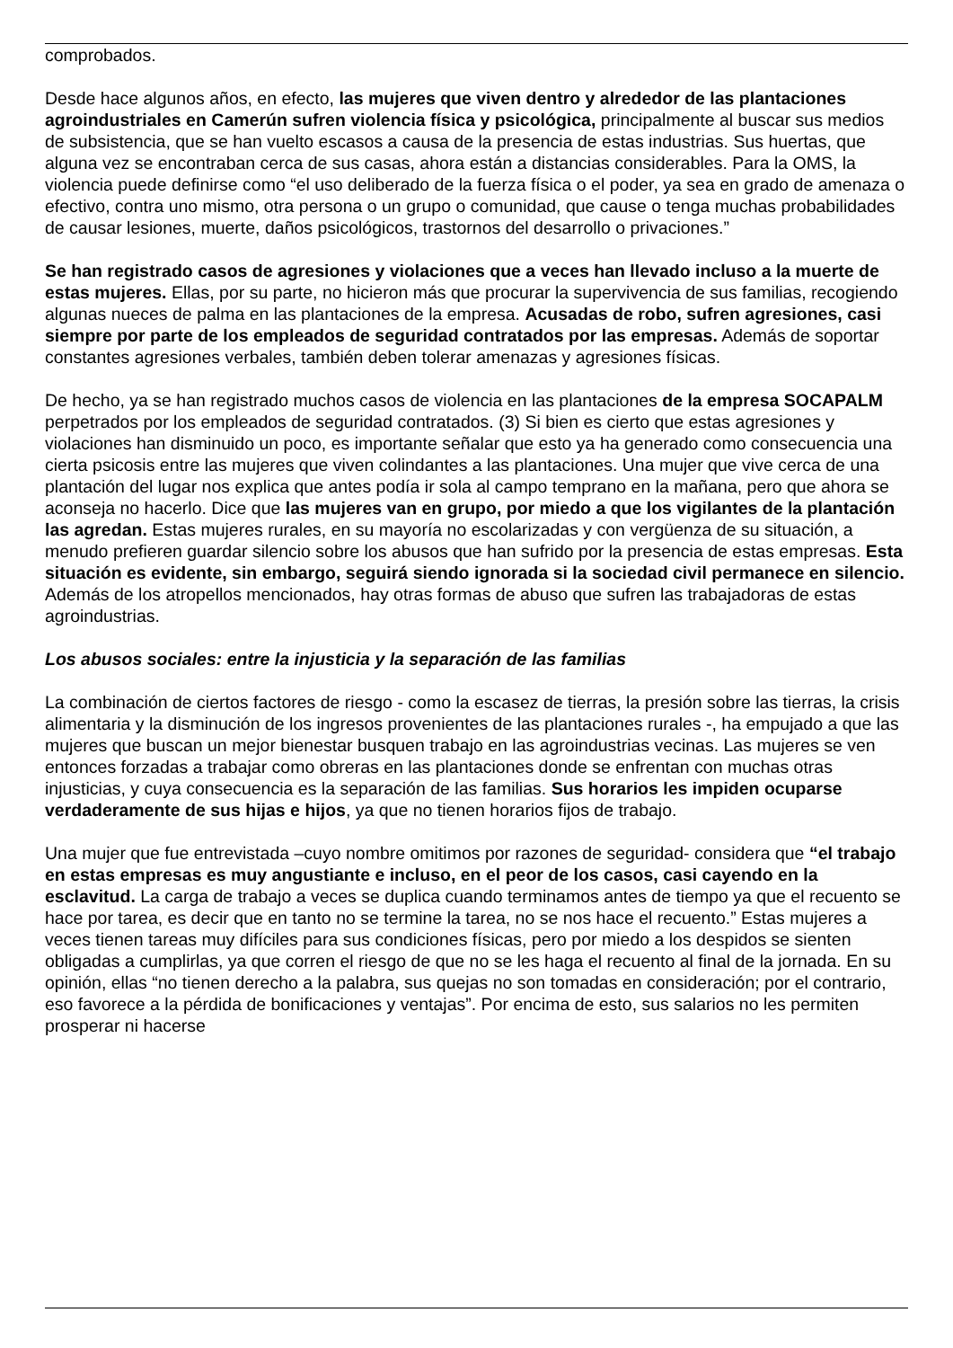comprobados.
Desde hace algunos años, en efecto, las mujeres que viven dentro y alrededor de las plantaciones agroindustriales en Camerún sufren violencia física y psicológica, principalmente al buscar sus medios de subsistencia, que se han vuelto escasos a causa de la presencia de estas industrias. Sus huertas, que alguna vez se encontraban cerca de sus casas, ahora están a distancias considerables. Para la OMS, la violencia puede definirse como “el uso deliberado de la fuerza física o el poder, ya sea en grado de amenaza o efectivo, contra uno mismo, otra persona o un grupo o comunidad, que cause o tenga muchas probabilidades de causar lesiones, muerte, daños psicológicos, trastornos del desarrollo o privaciones.”
Se han registrado casos de agresiones y violaciones que a veces han llevado incluso a la muerte de estas mujeres. Ellas, por su parte, no hicieron más que procurar la supervivencia de sus familias, recogiendo algunas nueces de palma en las plantaciones de la empresa. Acusadas de robo, sufren agresiones, casi siempre por parte de los empleados de seguridad contratados por las empresas. Además de soportar constantes agresiones verbales, también deben tolerar amenazas y agresiones físicas.
De hecho, ya se han registrado muchos casos de violencia en las plantaciones de la empresa SOCAPALM perpetrados por los empleados de seguridad contratados. (3) Si bien es cierto que estas agresiones y violaciones han disminuido un poco, es importante señalar que esto ya ha generado como consecuencia una cierta psicosis entre las mujeres que viven colindantes a las plantaciones. Una mujer que vive cerca de una plantación del lugar nos explica que antes podía ir sola al campo temprano en la mañana, pero que ahora se aconseja no hacerlo. Dice que las mujeres van en grupo, por miedo a que los vigilantes de la plantación las agredan. Estas mujeres rurales, en su mayoría no escolarizadas y con vergüenza de su situación, a menudo prefieren guardar silencio sobre los abusos que han sufrido por la presencia de estas empresas. Esta situación es evidente, sin embargo, seguirá siendo ignorada si la sociedad civil permanece en silencio. Además de los atropellos mencionados, hay otras formas de abuso que sufren las trabajadoras de estas agroindustrias.
Los abusos sociales: entre la injusticia y la separación de las familias
La combinación de ciertos factores de riesgo - como la escasez de tierras, la presión sobre las tierras, la crisis alimentaria y la disminución de los ingresos provenientes de las plantaciones rurales -, ha empujado a que las mujeres que buscan un mejor bienestar busquen trabajo en las agroindustrias vecinas. Las mujeres se ven entonces forzadas a trabajar como obreras en las plantaciones donde se enfrentan con muchas otras injusticias, y cuya consecuencia es la separación de las familias. Sus horarios les impiden ocuparse verdaderamente de sus hijas e hijos, ya que no tienen horarios fijos de trabajo.
Una mujer que fue entrevistada –cuyo nombre omitimos por razones de seguridad- considera que “el trabajo en estas empresas es muy angustiante e incluso, en el peor de los casos, casi cayendo en la esclavitud. La carga de trabajo a veces se duplica cuando terminamos antes de tiempo ya que el recuento se hace por tarea, es decir que en tanto no se termine la tarea, no se nos hace el recuento.” Estas mujeres a veces tienen tareas muy difíciles para sus condiciones físicas, pero por miedo a los despidos se sienten obligadas a cumplirlas, ya que corren el riesgo de que no se les haga el recuento al final de la jornada. En su opinión, ellas “no tienen derecho a la palabra, sus quejas no son tomadas en consideración; por el contrario, eso favorece a la pérdida de bonificaciones y ventajas”. Por encima de esto, sus salarios no les permiten prosperar ni hacerse